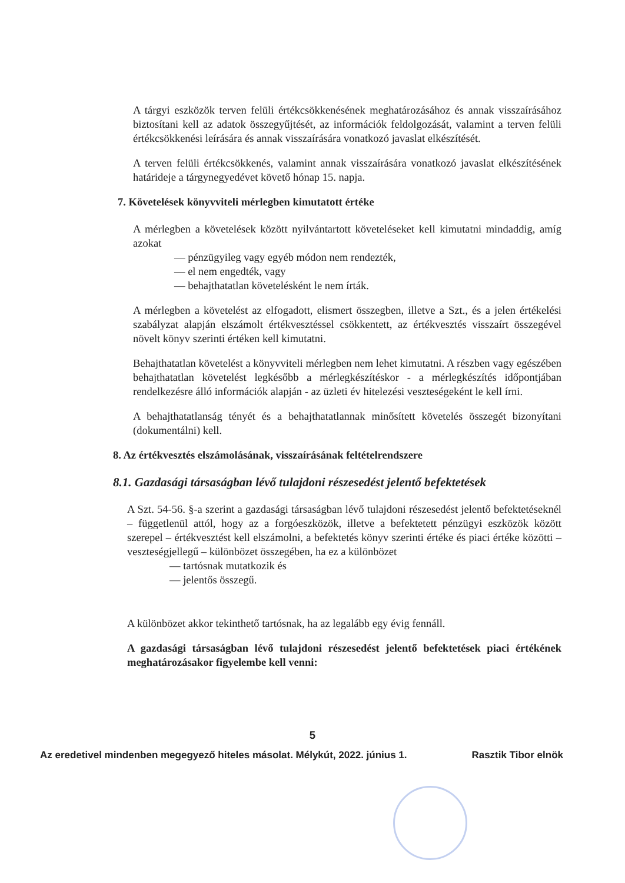A tárgyi eszközök terven felüli értékcsökkenésének meghatározásához és annak visszaírásához biztosítani kell az adatok összegyűjtését, az információk feldolgozását, valamint a terven felüli értékcsökkenési leírására és annak visszaírására vonatkozó javaslat elkészítését.
A terven felüli értékcsökkenés, valamint annak visszaírására vonatkozó javaslat elkészítésének határideje a tárgynegyedévet követő hónap 15. napja.
7. Követelések könyvviteli mérlegben kimutatott értéke
A mérlegben a követelések között nyilvántartott követeléseket kell kimutatni mindaddig, amíg azokat
— pénzügyileg vagy egyéb módon nem rendezték,
— el nem engedték, vagy
— behajthatatlan követelésként le nem írták.
A mérlegben a követelést az elfogadott, elismert összegben, illetve a Szt., és a jelen értékelési szabályzat alapján elszámolt értékvesztéssel csökkentett, az értékvesztés visszaírt összegével növelt könyv szerinti értéken kell kimutatni.
Behajthatatlan követelést a könyvviteli mérlegben nem lehet kimutatni. A részben vagy egészében behajthatatlan követelést legkésőbb a mérlegkészítéskor - a mérlegkészítés időpontjában rendelkezésre álló információk alapján - az üzleti év hitelezési veszteségeként le kell írni.
A behajthatatlanság tényét és a behajthatatlannak minősített követelés összegét bizonyítani (dokumentálni) kell.
8. Az értékvesztés elszámolásának, visszaírásának feltételrendszere
8.1. Gazdasági társaságban lévő tulajdoni részesedést jelentő befektetések
A Szt. 54-56. §-a szerint a gazdasági társaságban lévő tulajdoni részesedést jelentő befektetéseknél – függetlenül attól, hogy az a forgóeszközök, illetve a befektetett pénzügyi eszközök között szerepel – értékvesztést kell elszámolni, a befektetés könyv szerinti értéke és piaci értéke közötti – veszteségjellegű – különbözet összegében, ha ez a különbözet
— tartósnak mutatkozik és
— jelentős összegű.
A különbözet akkor tekinthető tartósnak, ha az legalább egy évig fennáll.
A gazdasági társaságban lévő tulajdoni részesedést jelentő befektetések piaci értékének meghatározásakor figyelembe kell venni:
5
Az eredetivel mindenben megegyező hiteles másolat. Mélykút, 2022. június 1. Rasztik Tibor elnök